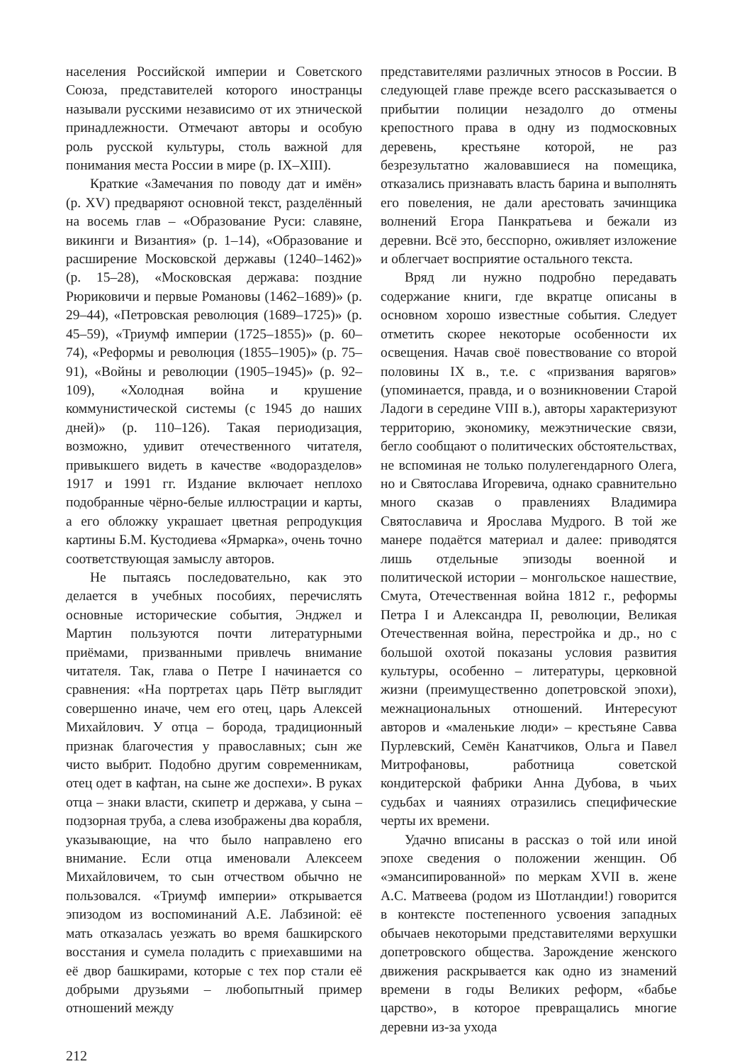населения Российской империи и Советского Союза, представителей которого иностранцы называли русскими независимо от их этнической принадлежности. Отмечают авторы и особую роль русской культуры, столь важной для понимания места России в мире (p. IX–XIII).
Краткие «Замечания по поводу дат и имён» (p. XV) предваряют основной текст, разделённый на восемь глав – «Образование Руси: славяне, викинги и Византия» (p. 1–14), «Образование и расширение Московской державы (1240–1462)» (p. 15–28), «Московская держава: поздние Рюриковичи и первые Романовы (1462–1689)» (p. 29–44), «Петровская революция (1689–1725)» (p. 45–59), «Триумф империи (1725–1855)» (p. 60–74), «Реформы и революция (1855–1905)» (p. 75–91), «Войны и революции (1905–1945)» (p. 92–109), «Холодная война и крушение коммунистической системы (с 1945 до наших дней)» (p. 110–126). Такая периодизация, возможно, удивит отечественного читателя, привыкшего видеть в качестве «водоразделов» 1917 и 1991 гг. Издание включает неплохо подобранные чёрно-белые иллюстрации и карты, а его обложку украшает цветная репродукция картины Б.М. Кустодиева «Ярмарка», очень точно соответствующая замыслу авторов.
Не пытаясь последовательно, как это делается в учебных пособиях, перечислять основные исторические события, Энджел и Мартин пользуются почти литературными приёмами, призванными привлечь внимание читателя. Так, глава о Петре I начинается со сравнения: «На портретах царь Пётр выглядит совершенно иначе, чем его отец, царь Алексей Михайлович. У отца – борода, традиционный признак благочестия у православных; сын же чисто выбрит. Подобно другим современникам, отец одет в кафтан, на сыне же доспехи». В руках отца – знаки власти, скипетр и держава, у сына – подзорная труба, а слева изображены два корабля, указывающие, на что было направлено его внимание. Если отца именовали Алексеем Михайловичем, то сын отчеством обычно не пользовался. «Триумф империи» открывается эпизодом из воспоминаний А.Е. Лабзиной: её мать отказалась уезжать во время башкирского восстания и сумела поладить с приехавшими на её двор башкирами, которые с тех пор стали её добрыми друзьями – любопытный пример отношений между
представителями различных этносов в России. В следующей главе прежде всего рассказывается о прибытии полиции незадолго до отмены крепостного права в одну из подмосковных деревень, крестьяне которой, не раз безрезультатно жаловавшиеся на помещика, отказались признавать власть барина и выполнять его повеления, не дали арестовать зачинщика волнений Егора Панкратьева и бежали из деревни. Всё это, бесспорно, оживляет изложение и облегчает восприятие остального текста.
Вряд ли нужно подробно передавать содержание книги, где вкратце описаны в основном хорошо известные события. Следует отметить скорее некоторые особенности их освещения. Начав своё повествование со второй половины IX в., т.е. с «призвания варягов» (упоминается, правда, и о возникновении Старой Ладоги в середине VIII в.), авторы характеризуют территорию, экономику, межэтнические связи, бегло сообщают о политических обстоятельствах, не вспоминая не только полулегендарного Олега, но и Святослава Игоревича, однако сравнительно много сказав о правлениях Владимира Святославича и Ярослава Мудрого. В той же манере подаётся материал и далее: приводятся лишь отдельные эпизоды военной и политической истории – монгольское нашествие, Смута, Отечественная война 1812 г., реформы Петра I и Александра II, революции, Великая Отечественная война, перестройка и др., но с большой охотой показаны условия развития культуры, особенно – литературы, церковной жизни (преимущественно допетровской эпохи), межнациональных отношений. Интересуют авторов и «маленькие люди» – крестьяне Савва Пурлевский, Семён Канатчиков, Ольга и Павел Митрофановы, работница советской кондитерской фабрики Анна Дубова, в чьих судьбах и чаяниях отразились специфические черты их времени.
Удачно вписаны в рассказ о той или иной эпохе сведения о положении женщин. Об «эмансипированной» по меркам XVII в. жене А.С. Матвеева (родом из Шотландии!) говорится в контексте постепенного усвоения западных обычаев некоторыми представителями верхушки допетровского общества. Зарождение женского движения раскрывается как одно из знамений времени в годы Великих реформ, «бабье царство», в которое превращались многие деревни из-за ухода
212